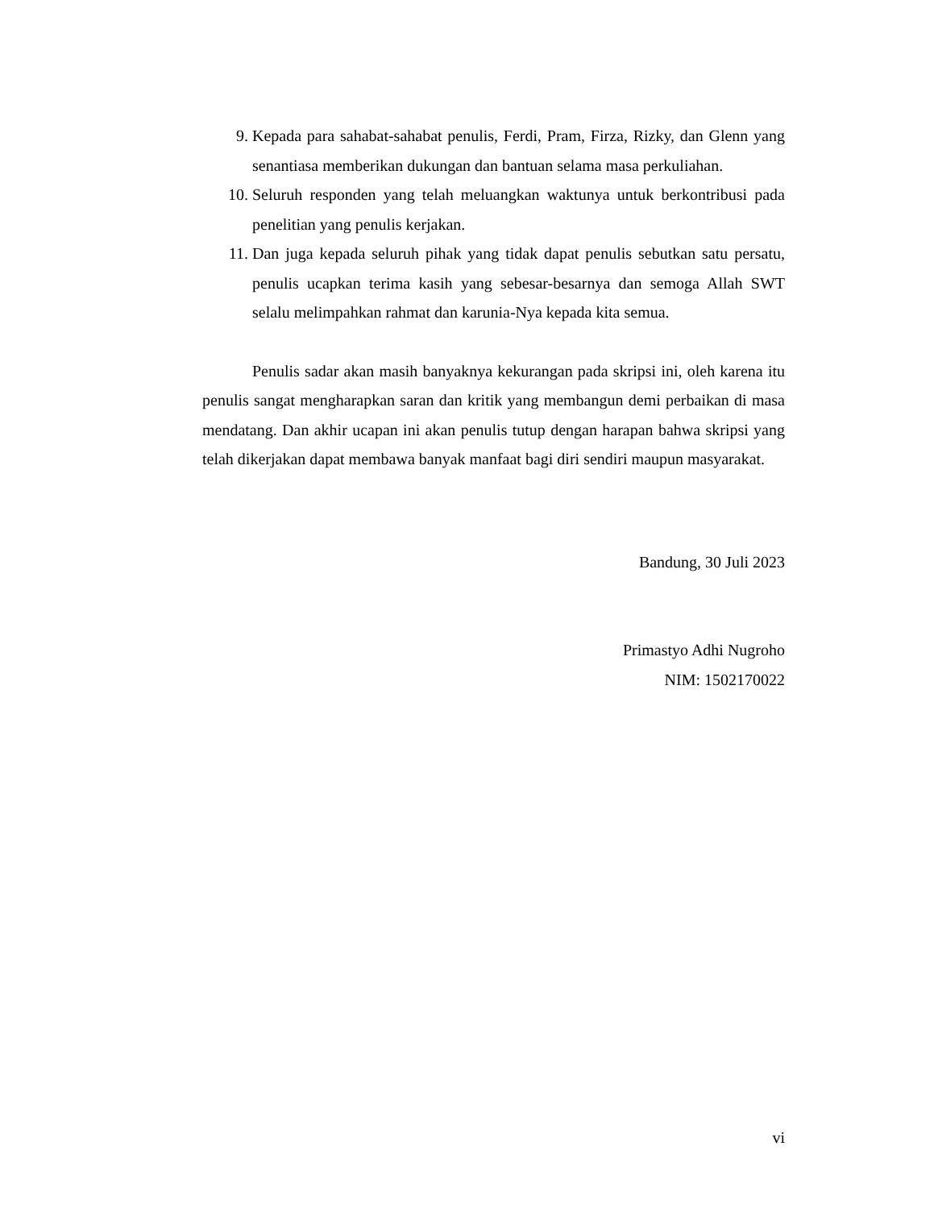9. Kepada para sahabat-sahabat penulis, Ferdi, Pram, Firza, Rizky, dan Glenn yang senantiasa memberikan dukungan dan bantuan selama masa perkuliahan.
10. Seluruh responden yang telah meluangkan waktunya untuk berkontribusi pada penelitian yang penulis kerjakan.
11. Dan juga kepada seluruh pihak yang tidak dapat penulis sebutkan satu persatu, penulis ucapkan terima kasih yang sebesar-besarnya dan semoga Allah SWT selalu melimpahkan rahmat dan karunia-Nya kepada kita semua.
Penulis sadar akan masih banyaknya kekurangan pada skripsi ini, oleh karena itu penulis sangat mengharapkan saran dan kritik yang membangun demi perbaikan di masa mendatang. Dan akhir ucapan ini akan penulis tutup dengan harapan bahwa skripsi yang telah dikerjakan dapat membawa banyak manfaat bagi diri sendiri maupun masyarakat.
Bandung, 30 Juli 2023
Primastyo Adhi Nugroho
NIM: 1502170022
vi